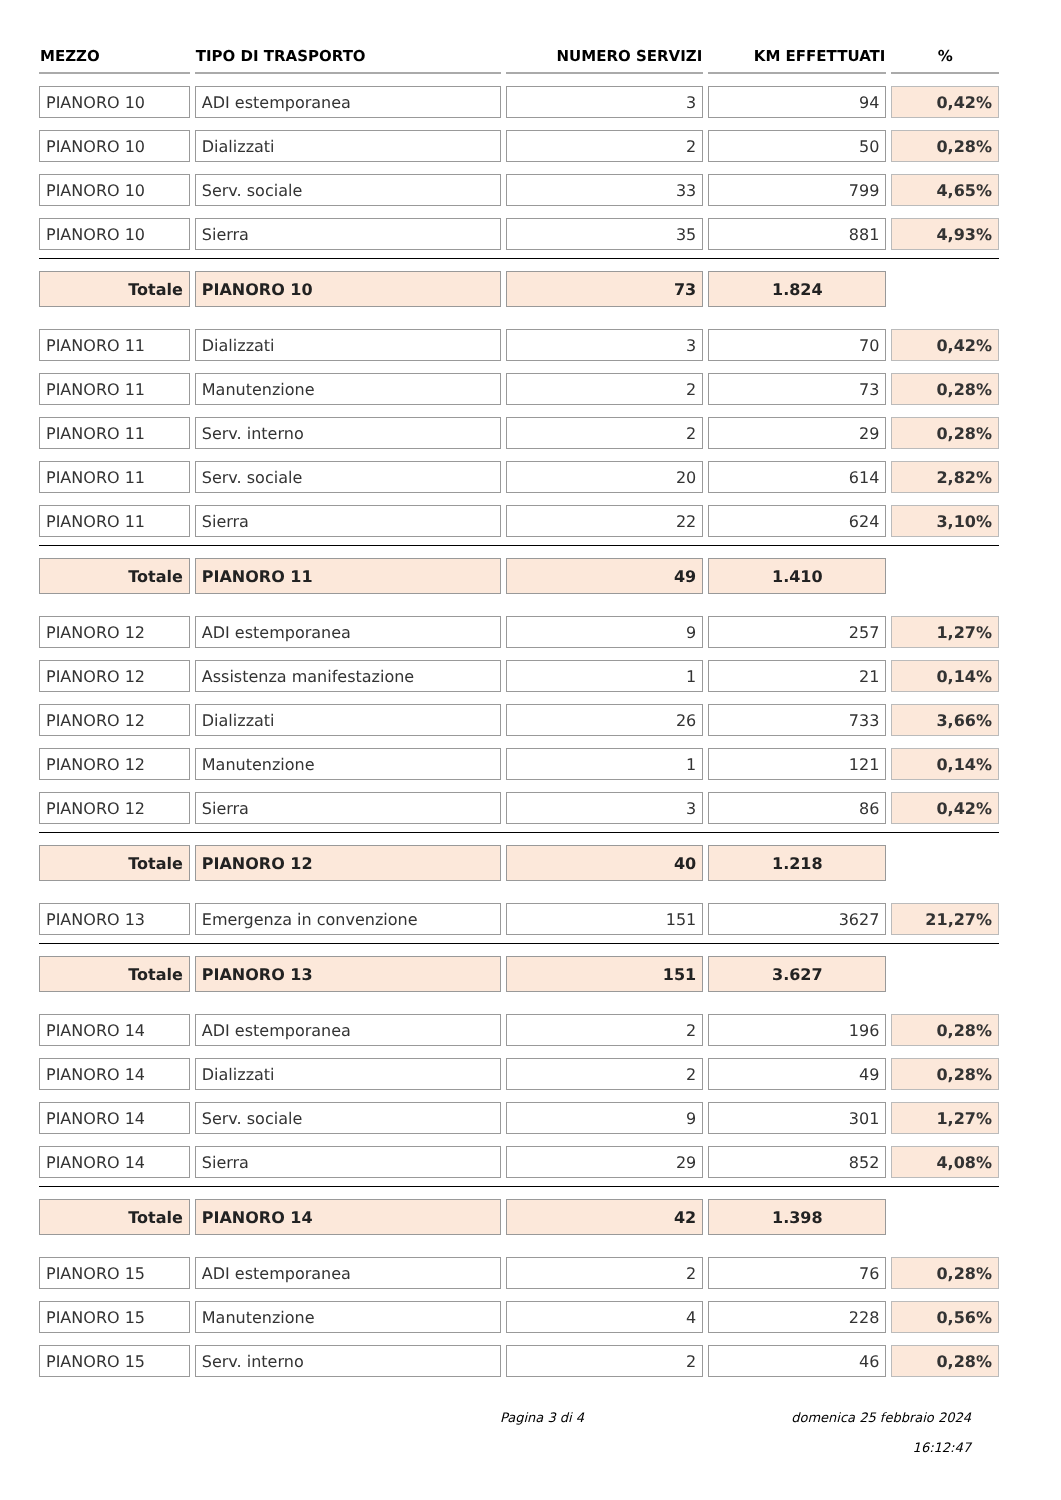| MEZZO | TIPO DI TRASPORTO | NUMERO SERVIZI | KM EFFETTUATI | % |
| --- | --- | --- | --- | --- |
| PIANORO 10 | ADI estemporanea | 3 | 94 | 0,42% |
| PIANORO 10 | Dializzati | 2 | 50 | 0,28% |
| PIANORO 10 | Serv. sociale | 33 | 799 | 4,65% |
| PIANORO 10 | Sierra | 35 | 881 | 4,93% |
| Totale | PIANORO 10 | 73 | 1.824 | |
| PIANORO 11 | Dializzati | 3 | 70 | 0,42% |
| PIANORO 11 | Manutenzione | 2 | 73 | 0,28% |
| PIANORO 11 | Serv. interno | 2 | 29 | 0,28% |
| PIANORO 11 | Serv. sociale | 20 | 614 | 2,82% |
| PIANORO 11 | Sierra | 22 | 624 | 3,10% |
| Totale | PIANORO 11 | 49 | 1.410 | |
| PIANORO 12 | ADI estemporanea | 9 | 257 | 1,27% |
| PIANORO 12 | Assistenza manifestazione | 1 | 21 | 0,14% |
| PIANORO 12 | Dializzati | 26 | 733 | 3,66% |
| PIANORO 12 | Manutenzione | 1 | 121 | 0,14% |
| PIANORO 12 | Sierra | 3 | 86 | 0,42% |
| Totale | PIANORO 12 | 40 | 1.218 | |
| PIANORO 13 | Emergenza in convenzione | 151 | 3627 | 21,27% |
| Totale | PIANORO 13 | 151 | 3.627 | |
| PIANORO 14 | ADI estemporanea | 2 | 196 | 0,28% |
| PIANORO 14 | Dializzati | 2 | 49 | 0,28% |
| PIANORO 14 | Serv. sociale | 9 | 301 | 1,27% |
| PIANORO 14 | Sierra | 29 | 852 | 4,08% |
| Totale | PIANORO 14 | 42 | 1.398 | |
| PIANORO 15 | ADI estemporanea | 2 | 76 | 0,28% |
| PIANORO 15 | Manutenzione | 4 | 228 | 0,56% |
| PIANORO 15 | Serv. interno | 2 | 46 | 0,28% |
Pagina 3 di 4
domenica 25 febbraio 2024
16:12:47